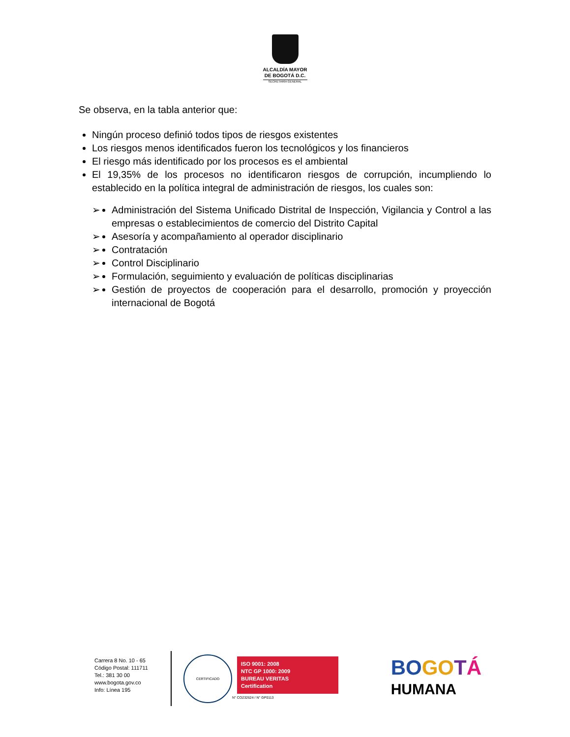ALCALDÍA MAYOR
DE BOGOTÁ D.C.
SECRETARÍA GENERAL
Se observa, en la tabla anterior que:
Ningún proceso definió todos tipos de riesgos existentes
Los riesgos menos identificados fueron los tecnológicos y los financieros
El riesgo más identificado por los procesos es el ambiental
El 19,35% de los procesos no identificaron riesgos de corrupción, incumpliendo lo establecido en la política integral de administración de riesgos, los cuales son:
➢ Administración del Sistema Unificado Distrital de Inspección, Vigilancia y Control a las empresas o establecimientos de comercio del Distrito Capital
➢ Asesoría y acompañamiento al operador disciplinario
➢ Contratación
➢ Control Disciplinario
➢ Formulación, seguimiento y evaluación de políticas disciplinarias
➢ Gestión de proyectos de cooperación para el desarrollo, promoción y proyección internacional de Bogotá
Carrera 8 No. 10 - 65
Código Postal: 111711
Tel.: 381 30 00
www.bogota.gov.co
Info: Línea 195
CERTIFICADO
ISO 9001: 2008
NTC GP 1000: 2009
BUREAU VERITAS
Certification
N° CO232624 / N° GP0113
BO GO TÁ
HUMANA